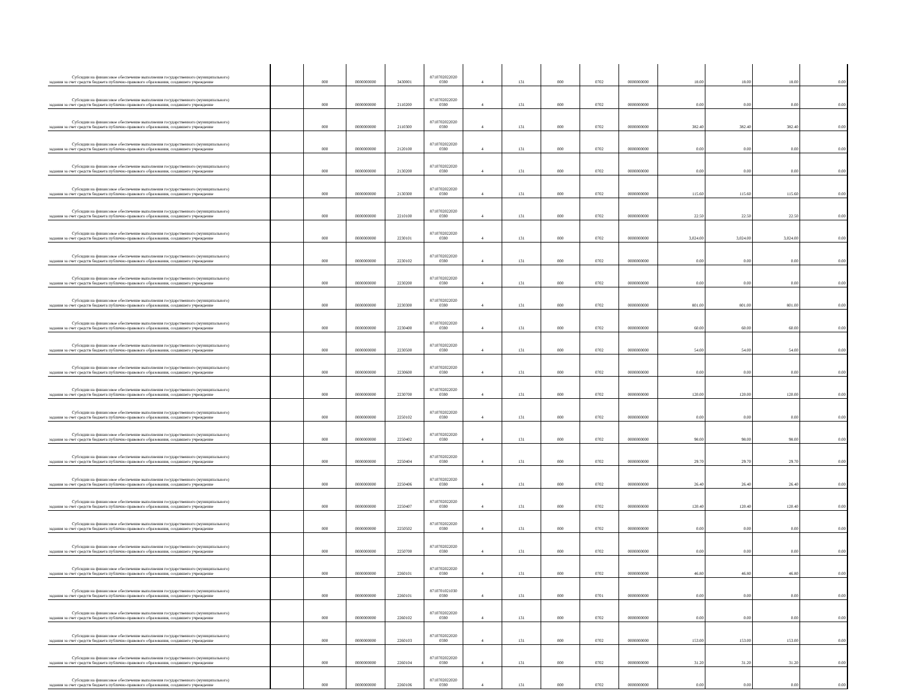| Субсидии на финансовое обеспечение выполнения государственного (муниципального) задания за счет средств бюджета публично-правового образования, создавшего учреждение | | 000 | 0000000000 | 3430001 | 8710702022020 0590 | 4 | 131 | 000 | 0702 | 0000000000 | 18.00 | 18.00 | 18.00 | 0.00 |
| Субсидии на финансовое обеспечение выполнения государственного (муниципального) задания за счет средств бюджета публично-правового образования, создавшего учреждение | | 000 | 0000000000 | 2110200 | 8710702022020 0590 | 4 | 131 | 000 | 0702 | 0000000000 | 0.00 | 0.00 | 0.00 | 0.00 |
| Субсидии на финансовое обеспечение выполнения государственного (муниципального) задания за счет средств бюджета публично-правового образования, создавшего учреждение | | 000 | 0000000000 | 2110300 | 8710702022020 0590 | 4 | 131 | 000 | 0702 | 0000000000 | 382.40 | 382.40 | 382.40 | 0.00 |
| Субсидии на финансовое обеспечение выполнения государственного (муниципального) задания за счет средств бюджета публично-правового образования, создавшего учреждение | | 000 | 0000000000 | 2120100 | 8710702022020 0590 | 4 | 131 | 000 | 0702 | 0000000000 | 0.00 | 0.00 | 0.00 | 0.00 |
| Субсидии на финансовое обеспечение выполнения государственного (муниципального) задания за счет средств бюджета публично-правового образования, создавшего учреждение | | 000 | 0000000000 | 2130200 | 8710702022020 0590 | 4 | 131 | 000 | 0702 | 0000000000 | 0.00 | 0.00 | 0.00 | 0.00 |
| Субсидии на финансовое обеспечение выполнения государственного (муниципального) задания за счет средств бюджета публично-правового образования, создавшего учреждение | | 000 | 0000000000 | 2130300 | 8710702022020 0590 | 4 | 131 | 000 | 0702 | 0000000000 | 115.60 | 115.60 | 115.60 | 0.00 |
| Субсидии на финансовое обеспечение выполнения государственного (муниципального) задания за счет средств бюджета публично-правового образования, создавшего учреждение | | 000 | 0000000000 | 2210100 | 8710702022020 0590 | 4 | 131 | 000 | 0702 | 0000000000 | 22.50 | 22.50 | 22.50 | 0.00 |
| Субсидии на финансовое обеспечение выполнения государственного (муниципального) задания за счет средств бюджета публично-правового образования, создавшего учреждение | | 000 | 0000000000 | 2230101 | 8710702022020 0590 | 4 | 131 | 000 | 0702 | 0000000000 | 3,024.00 | 3,024.00 | 3,024.00 | 0.00 |
| Субсидии на финансовое обеспечение выполнения государственного (муниципального) задания за счет средств бюджета публично-правового образования, создавшего учреждение | | 000 | 0000000000 | 2230102 | 8710702022020 0590 | 4 | 131 | 000 | 0702 | 0000000000 | 0.00 | 0.00 | 0.00 | 0.00 |
| Субсидии на финансовое обеспечение выполнения государственного (муниципального) задания за счет средств бюджета публично-правового образования, создавшего учреждение | | 000 | 0000000000 | 2230200 | 8710702022020 0590 | 4 | 131 | 000 | 0702 | 0000000000 | 0.00 | 0.00 | 0.00 | 0.00 |
| Субсидии на финансовое обеспечение выполнения государственного (муниципального) задания за счет средств бюджета публично-правового образования, создавшего учреждение | | 000 | 0000000000 | 2230300 | 8710702022020 0590 | 4 | 131 | 000 | 0702 | 0000000000 | 801.00 | 801.00 | 801.00 | 0.00 |
| Субсидии на финансовое обеспечение выполнения государственного (муниципального) задания за счет средств бюджета публично-правового образования, создавшего учреждение | | 000 | 0000000000 | 2230400 | 8710702022020 0590 | 4 | 131 | 000 | 0702 | 0000000000 | 60.00 | 60.00 | 60.00 | 0.00 |
| Субсидии на финансовое обеспечение выполнения государственного (муниципального) задания за счет средств бюджета публично-правового образования, создавшего учреждение | | 000 | 0000000000 | 2230500 | 8710702022020 0590 | 4 | 131 | 000 | 0702 | 0000000000 | 54.00 | 54.00 | 54.00 | 0.00 |
| Субсидии на финансовое обеспечение выполнения государственного (муниципального) задания за счет средств бюджета публично-правового образования, создавшего учреждение | | 000 | 0000000000 | 2230600 | 8710702022020 0590 | 4 | 131 | 000 | 0702 | 0000000000 | 0.00 | 0.00 | 0.00 | 0.00 |
| Субсидии на финансовое обеспечение выполнения государственного (муниципального) задания за счет средств бюджета публично-правового образования, создавшего учреждение | | 000 | 0000000000 | 2230700 | 8710702022020 0590 | 4 | 131 | 000 | 0702 | 0000000000 | 120.00 | 120.00 | 120.00 | 0.00 |
| Субсидии на финансовое обеспечение выполнения государственного (муниципального) задания за счет средств бюджета публично-правового образования, создавшего учреждение | | 000 | 0000000000 | 2250102 | 8710702022020 0590 | 4 | 131 | 000 | 0702 | 0000000000 | 0.00 | 0.00 | 0.00 | 0.00 |
| Субсидии на финансовое обеспечение выполнения государственного (муниципального) задания за счет средств бюджета публично-правового образования, создавшего учреждение | | 000 | 0000000000 | 2250402 | 8710702022020 0590 | 4 | 131 | 000 | 0702 | 0000000000 | 98.00 | 98.00 | 98.00 | 0.00 |
| Субсидии на финансовое обеспечение выполнения государственного (муниципального) задания за счет средств бюджета публично-правового образования, создавшего учреждение | | 000 | 0000000000 | 2250404 | 8710702022020 0590 | 4 | 131 | 000 | 0702 | 0000000000 | 29.70 | 29.70 | 29.70 | 0.00 |
| Субсидии на финансовое обеспечение выполнения государственного (муниципального) задания за счет средств бюджета публично-правового образования, создавшего учреждение | | 000 | 0000000000 | 2250406 | 8710702022020 0590 | 4 | 131 | 000 | 0702 | 0000000000 | 26.40 | 26.40 | 26.40 | 0.00 |
| Субсидии на финансовое обеспечение выполнения государственного (муниципального) задания за счет средств бюджета публично-правового образования, создавшего учреждение | | 000 | 0000000000 | 2250407 | 8710702022020 0590 | 4 | 131 | 000 | 0702 | 0000000000 | 120.40 | 120.40 | 120.40 | 0.00 |
| Субсидии на финансовое обеспечение выполнения государственного (муниципального) задания за счет средств бюджета публично-правового образования, создавшего учреждение | | 000 | 0000000000 | 2250502 | 8710702022020 0590 | 4 | 131 | 000 | 0702 | 0000000000 | 0.00 | 0.00 | 0.00 | 0.00 |
| Субсидии на финансовое обеспечение выполнения государственного (муниципального) задания за счет средств бюджета публично-правового образования, создавшего учреждение | | 000 | 0000000000 | 2250700 | 8710702022020 0590 | 4 | 131 | 000 | 0702 | 0000000000 | 0.00 | 0.00 | 0.00 | 0.00 |
| Субсидии на финансовое обеспечение выполнения государственного (муниципального) задания за счет средств бюджета публично-правового образования, создавшего учреждение | | 000 | 0000000000 | 2260101 | 8710702022020 0590 | 4 | 131 | 000 | 0702 | 0000000000 | 46.80 | 46.80 | 46.80 | 0.00 |
| Субсидии на финансовое обеспечение выполнения государственного (муниципального) задания за счет средств бюджета публично-правового образования, создавшего учреждение | | 000 | 0000000000 | 2260101 | 8710701021030 0590 | 4 | 131 | 000 | 0701 | 0000000000 | 0.00 | 0.00 | 0.00 | 0.00 |
| Субсидии на финансовое обеспечение выполнения государственного (муниципального) задания за счет средств бюджета публично-правового образования, создавшего учреждение | | 000 | 0000000000 | 2260102 | 8710702022020 0590 | 4 | 131 | 000 | 0702 | 0000000000 | 0.00 | 0.00 | 0.00 | 0.00 |
| Субсидии на финансовое обеспечение выполнения государственного (муниципального) задания за счет средств бюджета публично-правового образования, создавшего учреждение | | 000 | 0000000000 | 2260103 | 8710702022020 0590 | 4 | 131 | 000 | 0702 | 0000000000 | 153.00 | 153.00 | 153.00 | 0.00 |
| Субсидии на финансовое обеспечение выполнения государственного (муниципального) задания за счет средств бюджета публично-правового образования, создавшего учреждение | | 000 | 0000000000 | 2260104 | 8710702022020 0590 | 4 | 131 | 000 | 0702 | 0000000000 | 31.20 | 31.20 | 31.20 | 0.00 |
| Субсидии на финансовое обеспечение выполнения государственного (муниципального) задания за счет средств бюджета публично-правового образования, создавшего учреждение | | 000 | 0000000000 | 2260106 | 8710702022020 0590 | 4 | 131 | 000 | 0702 | 0000000000 | 0.00 | 0.00 | 0.00 | 0.00 |